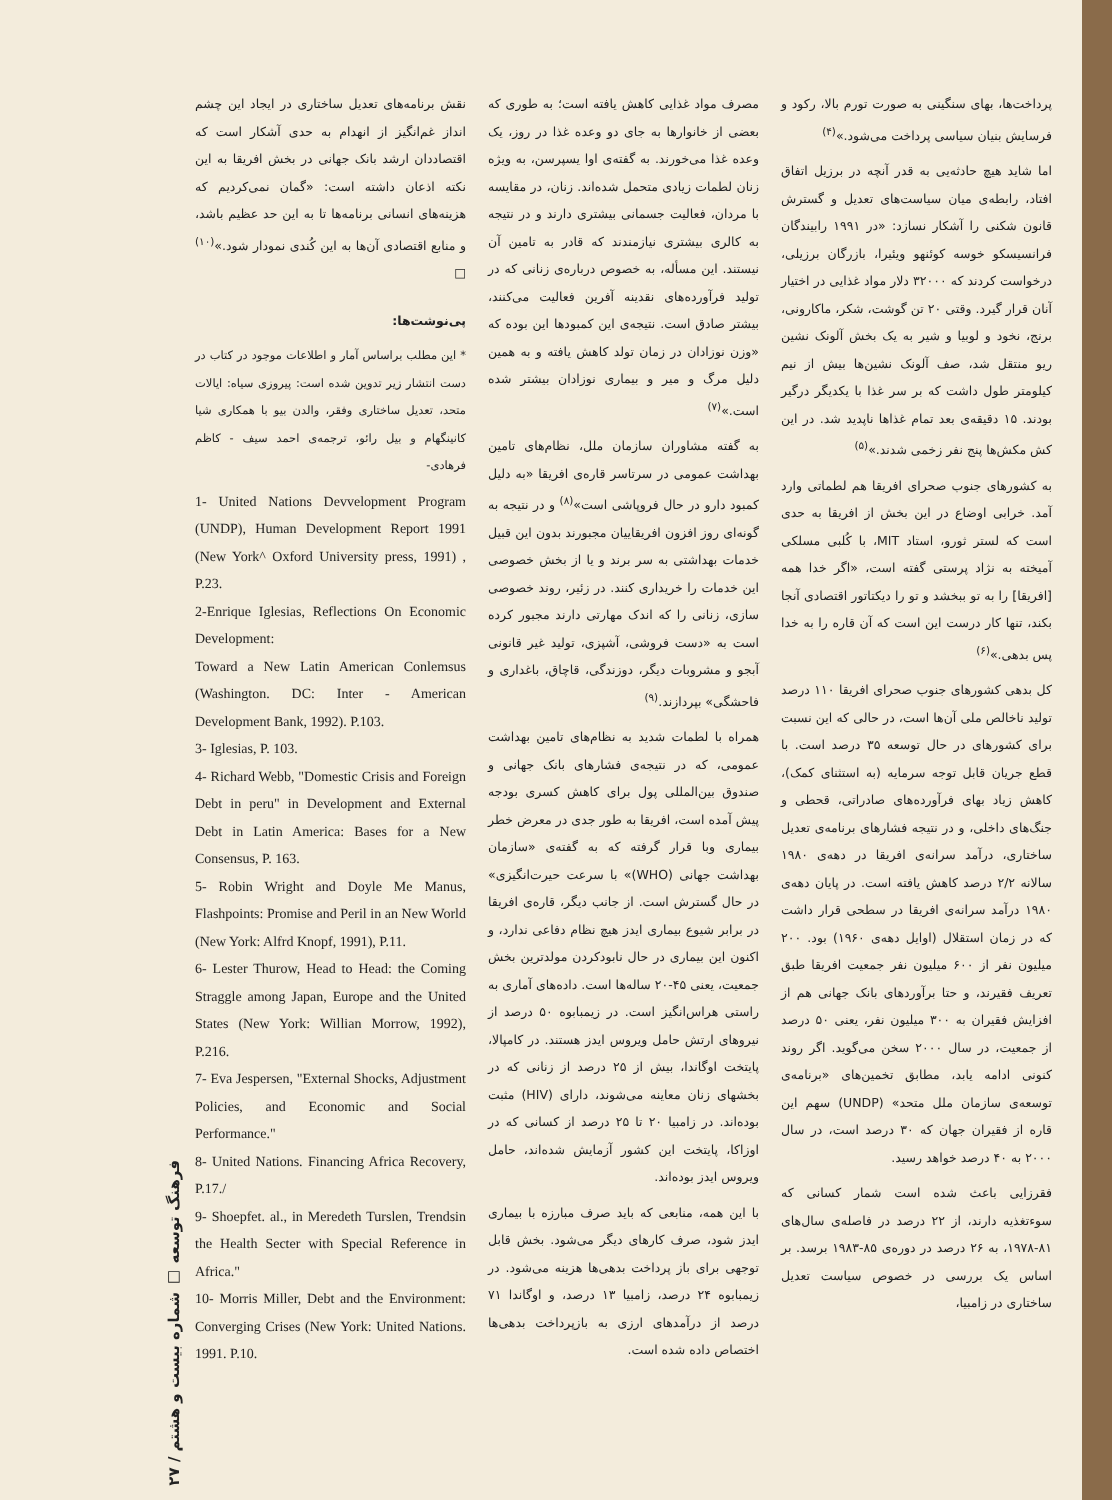پرداخت‌ها، بهای سنگینی به صورت تورم بالا، رکود و فرسایش بنیان سیاسی پرداخت می‌شود.»<sup>(۴)</sup>
اما شاید هیچ حادثه‌یی به قدر آنچه در برزیل اتفاق افتاد، رابطه‌ی میان سیاست‌های تعدیل و گسترش قانون شکنی را آشکار نسازد: «در ۱۹۹۱ رابیندگان فرانسیسکو خوسه کوئنهو ویئیرا، بازرگان برزیلی، درخواست کردند که ۳۲۰۰۰ دلار مواد غذایی در اختیار آنان قرار گیرد. وقتی ۲۰ تن گوشت، شکر، ماکارونی، برنج، نخود و لوبیا و شیر به یک بخش آلونک نشین ریو منتقل شد، صف آلونک نشین‌ها بیش از نیم کیلومتر طول داشت که بر سر غذا با یکدیگر درگیر بودند. ۱۵ دقیقه‌ی بعد تمام غذاها ناپدید شد. در این کش مکش‌ها پنج نفر زخمی شدند.»<sup>(۵)</sup>
به کشورهای جنوب صحرای افریقا هم لطماتی وارد آمد. خرابی اوضاع در این بخش از افریقا به حدی است که لستر ثورو، استاد MIT، با کُلبی مسلکی آمیخته به نژاد پرستی گفته است، «اگر خدا همه [افریقا] را به تو ببخشد و تو را دیکتاتور اقتصادی آنجا بکند، تنها کار درست این است که آن قاره را به خدا پس بدهی.»<sup>(۶)</sup>
کل بدهی کشورهای جنوب صحرای افریقا ۱۱۰ درصد تولید ناخالص ملی آن‌ها است، در حالی که این نسبت برای کشورهای در حال توسعه ۳۵ درصد است. با قطع جریان قابل توجه سرمایه (به استثنای کمک)، کاهش زیاد بهای فرآورده‌های صادراتی، قحطی و جنگ‌های داخلی، و در نتیجه فشارهای برنامه‌ی تعدیل ساختاری، درآمد سرانه‌ی افریقا در دهه‌ی ۱۹۸۰ سالانه ۲/۲ درصد کاهش یافته است. در پایان دهه‌ی ۱۹۸۰ درآمد سرانه‌ی افریقا در سطحی قرار داشت که در زمان استقلال (اوایل دهه‌ی ۱۹۶۰) بود. ۲۰۰ میلیون نفر از ۶۰۰ میلیون نفر جمعیت افریقا طبق تعریف فقیرند، و حتا برآوردهای بانک جهانی هم از افزایش فقیران به ۳۰۰ میلیون نفر، یعنی ۵۰ درصد از جمعیت، در سال ۲۰۰۰ سخن می‌گوید. اگر روند کنونی ادامه یابد، مطابق تخمین‌های «برنامه‌ی توسعه‌ی سازمان ملل متحد» (UNDP) سهم این قاره از فقیران جهان که ۳۰ درصد است، در سال ۲۰۰۰ به ۴۰ درصد خواهد رسید.
فقرزایی باعث شده است شمار کسانی که سوءتغذیه دارند، از ۲۲ درصد در فاصله‌ی سال‌های ۸۱-۱۹۷۸، به ۲۶ درصد در دوره‌ی ۸۵-۱۹۸۳ برسد. بر اساس یک بررسی در خصوص سیاست تعدیل ساختاری در زامبیا،
مصرف مواد غذایی کاهش یافته است؛ به طوری که بعضی از خانوارها به جای دو وعده غذا در روز، یک وعده غذا می‌خورند. به گفته‌ی اوا یسپرسن، به ویژه زنان لطمات زیادی متحمل شده‌اند. زنان، در مقایسه با مردان، فعالیت جسمانی بیشتری دارند و در نتیجه به کالری بیشتری نیازمندند که قادر به تامین آن نیستند. این مسأله، به خصوص درباره‌ی زنانی که در تولید فرآورده‌های نقدینه آفرین فعالیت می‌کنند، بیشتر صادق است. نتیجه‌ی این کمبودها این بوده که «وزن نوزادان در زمان تولد کاهش یافته و به همین دلیل مرگ و میر و بیماری نوزادان بیشتر شده است.»<sup>(۷)</sup>
به گفته مشاوران سازمان ملل، نظام‌های تامین بهداشت عمومی در سرتاسر قاره‌ی افریقا «به دلیل کمبود دارو در حال فروپاشی است»<sup>(۸)</sup> و در نتیجه به گونه‌ای روز افزون افریقاییان مجبورند بدون این قبیل خدمات بهداشتی به سر برند و یا از بخش خصوصی این خدمات را خریداری کنند. در زئیر، روند خصوصی سازی، زنانی را که اندک مهارتی دارند مجبور کرده است به «دست فروشی، آشپزی، تولید غیر قانونی آبجو و مشروبات دیگر، دوزندگی، قاچاق، باغداری و فاحشگی» بپردازند.<sup>(۹)</sup>
همراه با لطمات شدید به نظام‌های تامین بهداشت عمومی، که در نتیجه‌ی فشارهای بانک جهانی و صندوق بین‌المللی پول برای کاهش کسری بودجه پیش آمده است، افریقا به طور جدی در معرض خطر بیماری وبا قرار گرفته که به گفته‌ی «سازمان بهداشت جهانی (WHO)» با سرعت حیرت‌انگیزی» در حال گسترش است. از جانب دیگر، قاره‌ی افریقا در برابر شیوع بیماری ایدز هیچ نظام دفاعی ندارد، و اکنون این بیماری در حال نابودکردن مولدترین بخش جمعیت، یعنی ۴۵-۲۰ ساله‌ها است. داده‌های آماری به راستی هراس‌انگیز است. در زیمبابوه ۵۰ درصد از نیروهای ارتش حامل ویروس ایدز هستند. در کامپالا، پایتخت اوگاندا، بیش از ۲۵ درصد از زنانی که در بخشهای زنان معاینه می‌شوند، دارای (HIV) مثبت بوده‌اند. در زامبیا ۲۰ تا ۲۵ درصد از کسانی که در اوزاکا، پایتخت این کشور آزمایش شده‌اند، حامل ویروس ایدز بوده‌اند.
با این همه، منابعی که باید صرف مبارزه با بیماری ایدز شود، صرف کارهای دیگر می‌شود. بخش قابل توجهی برای باز پرداخت بدهی‌ها هزینه می‌شود. در زیمبابوه ۲۴ درصد، زامبیا ۱۳ درصد، و اوگاندا ۷۱ درصد از درآمدهای ارزی به بازپرداخت بدهی‌ها اختصاص داده شده است.
نقش برنامه‌های تعدیل ساختاری در ایجاد این چشم انداز غم‌انگیز از انهدام به حدی آشکار است که اقتصاددان ارشد بانک جهانی در بخش افریقا به این نکته اذعان داشته است: «گمان نمی‌کردیم که هزینه‌های انسانی برنامه‌ها تا به این حد عظیم باشد، و منابع اقتصادی آن‌ها به این کُندی نمودار شود.»<sup>(۱۰)</sup> □
پی‌نوشت‌ها:
* این مطلب براساس آمار و اطلاعات موجود در کتاب در دست انتشار زیر تدوین شده است: پیروزی سیاه: ایالات متحد، تعدیل ساختاری وفقر، والدن بیو با همکاری شیا کانینگهام و بیل رائو، ترجمه‌ی احمد سیف - کاظم فرهادی-
1- United Nations Devvelopment Program (UNDP), Human Development Report 1991 (New York^ Oxford University press, 1991) , P.23.
2-Enrique Iglesias, Reflections On Economic Development:
Toward a New Latin American Conlemsus (Washington. DC: Inter - American Development Bank, 1992). P.103.
3- Iglesias, P. 103.
4- Richard Webb, "Domestic Crisis and Foreign Debt in peru" in Development and External Debt in Latin America: Bases for a New Consensus, P. 163.
5- Robin Wright and Doyle Me Manus, Flashpoints: Promise and Peril in an New World (New York: Alfrd Knopf, 1991), P.11.
6- Lester Thurow, Head to Head: the Coming Straggle among Japan, Europe and the United States (New York: Willian Morrow, 1992), P.216.
7- Eva Jespersen, "External Shocks, Adjustment Policies, and Economic and Social Performance."
8- United Nations. Financing Africa Recovery, P.17./
9- Shoepfet. al., in Meredeth Turslen, Trendsin the Health Secter with Special Reference in Africa."
10- Morris Miller, Debt and the Environment: Converging Crises (New York: United Nations. 1991. P.10.
فرهنگ توسعه □ شماره بیست و هشتم / ۲۷